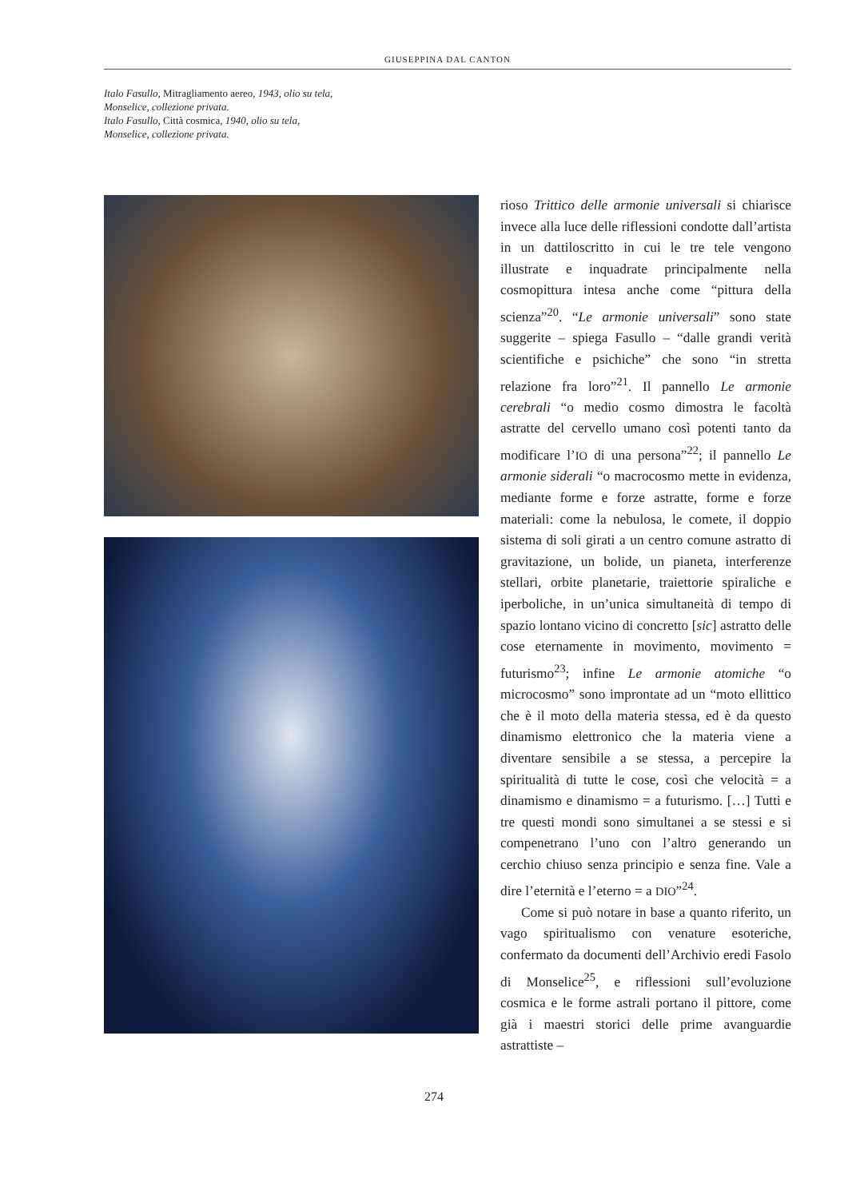GIUSEPPINA DAL CANTON
Italo Fasullo, Mitragliamento aereo, 1943, olio su tela,
Monselice, collezione privata.
Italo Fasullo, Città cosmica, 1940, olio su tela,
Monselice, collezione privata.
rioso Trittico delle armonie universali si chiarisce invece alla luce delle riflessioni condotte dall’artista in un dattiloscritto in cui le tre tele vengono illustrate e inquadrate principalmente nella cosmopittura intesa anche come “pittura della scienza”<sup>20</sup>. “Le armonie universali” sono state suggerite – spiega Fasullo – “dalle grandi verità scientifiche e psichiche” che sono “in stretta relazione fra loro”<sup>21</sup>. Il pannello Le armonie cerebrali “o medio cosmo dimostra le facoltà astratte del cervello umano così potenti tanto da modificare l’IO di una persona”<sup>22</sup>; il pannello Le armonie siderali “o macrocosmo mette in evidenza, mediante forme e forze astratte, forme e forze materiali: come la nebulosa, le comete, il doppio sistema di soli girati a un centro comune astratto di gravitazione, un bolide, un pianeta, interferenze stellari, orbite planetarie, traiettorie spiraliche e iperboliche, in un’unica simultaneità di tempo di spazio lontano vicino di concretto [sic] astratto delle cose eternamente in movimento, movimento = futurismo<sup>23</sup>; infine Le armonie atomiche “o microcosmo” sono improntate ad un “moto ellittico che è il moto della materia stessa, ed è da questo dinamismo elettronico che la materia viene a diventare sensibile a se stessa, a percepire la spiritualità di tutte le cose, così che velocità = a dinamismo e dinamismo = a futurismo. […] Tutti e tre questi mondi sono simultanei a se stessi e si compenetrano l’uno con l’altro generando un cerchio chiuso senza principio e senza fine. Vale a dire l’eternità e l’eterno = a DIO”<sup>24</sup>.
Come si può notare in base a quanto riferito, un vago spiritualismo con venature esoteriche, confermato da documenti dell’Archivio eredi Fasolo di Monselice<sup>25</sup>, e riflessioni sull’evoluzione cosmica e le forme astrali portano il pittore, come già i maestri storici delle prime avanguardie astrattiste –
274